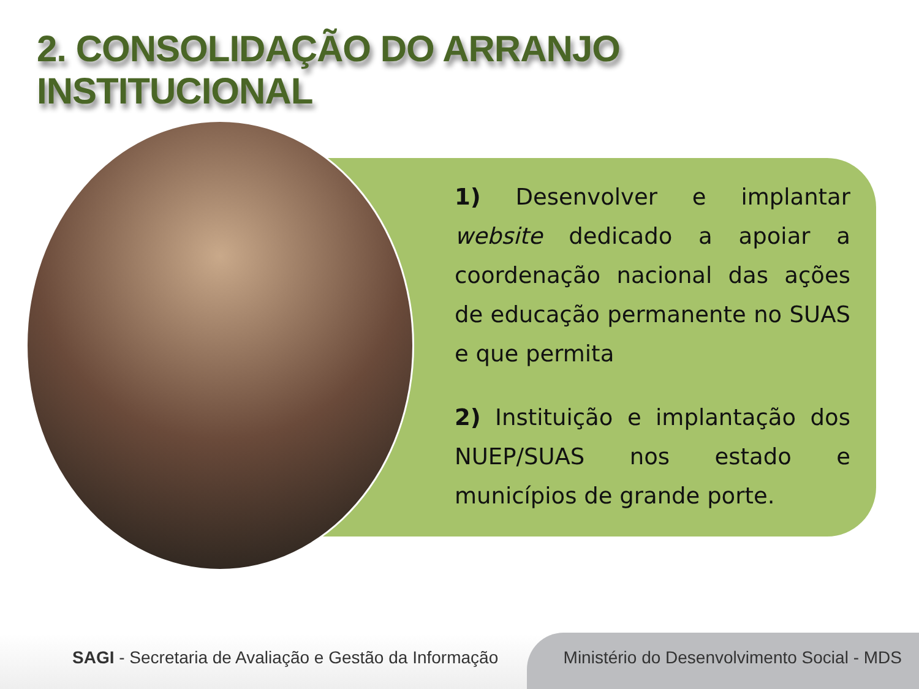2. CONSOLIDAÇÃO DO ARRANJO INSTITUCIONAL
1) Desenvolver e implantar website dedicado a apoiar a coordenação nacional das ações de educação permanente no SUAS e que permita
2) Instituição e implantação dos NUEP/SUAS nos estado e municípios de grande porte.
SAGI - Secretaria de Avaliação e Gestão da Informação
Ministério do Desenvolvimento Social - MDS